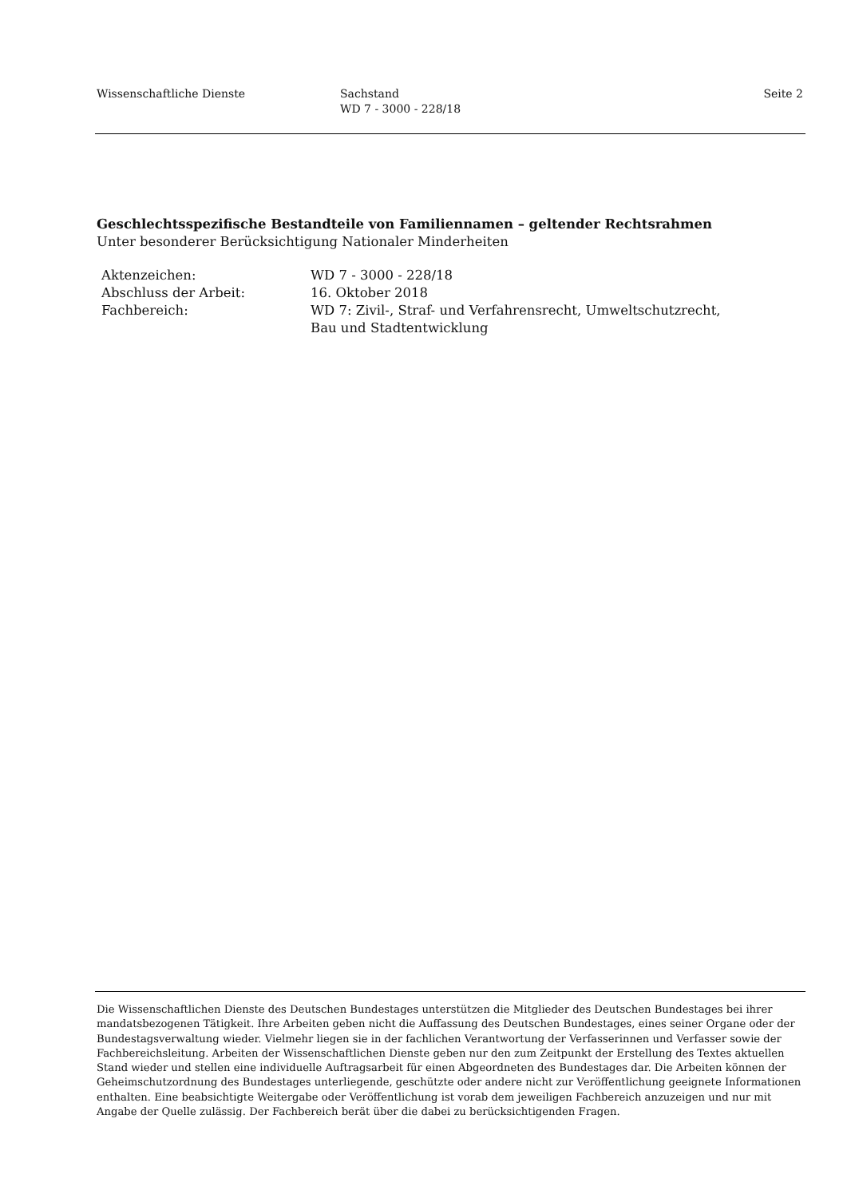Wissenschaftliche Dienste Sachstand
WD 7 - 3000 - 228/18
Seite 2
Geschlechtsspezifische Bestandteile von Familiennamen – geltender Rechtsrahmen
Unter besonderer Berücksichtigung Nationaler Minderheiten
| Aktenzeichen: | WD 7 - 3000 - 228/18 |
| Abschluss der Arbeit: | 16. Oktober 2018 |
| Fachbereich: | WD 7: Zivil-, Straf- und Verfahrensrecht, Umweltschutzrecht, Bau und Stadtentwicklung |
Die Wissenschaftlichen Dienste des Deutschen Bundestages unterstützen die Mitglieder des Deutschen Bundestages bei ihrer mandatsbezogenen Tätigkeit. Ihre Arbeiten geben nicht die Auffassung des Deutschen Bundestages, eines seiner Organe oder der Bundestagsverwaltung wieder. Vielmehr liegen sie in der fachlichen Verantwortung der Verfasserinnen und Verfasser sowie der Fachbereichsleitung. Arbeiten der Wissenschaftlichen Dienste geben nur den zum Zeitpunkt der Erstellung des Textes aktuellen Stand wieder und stellen eine individuelle Auftragsarbeit für einen Abgeordneten des Bundestages dar. Die Arbeiten können der Geheimschutzordnung des Bundestages unterliegende, geschützte oder andere nicht zur Veröffentlichung geeignete Informationen enthalten. Eine beabsichtigte Weitergabe oder Veröffentlichung ist vorab dem jeweiligen Fachbereich anzuzeigen und nur mit Angabe der Quelle zulässig. Der Fachbereich berät über die dabei zu berücksichtigenden Fragen.